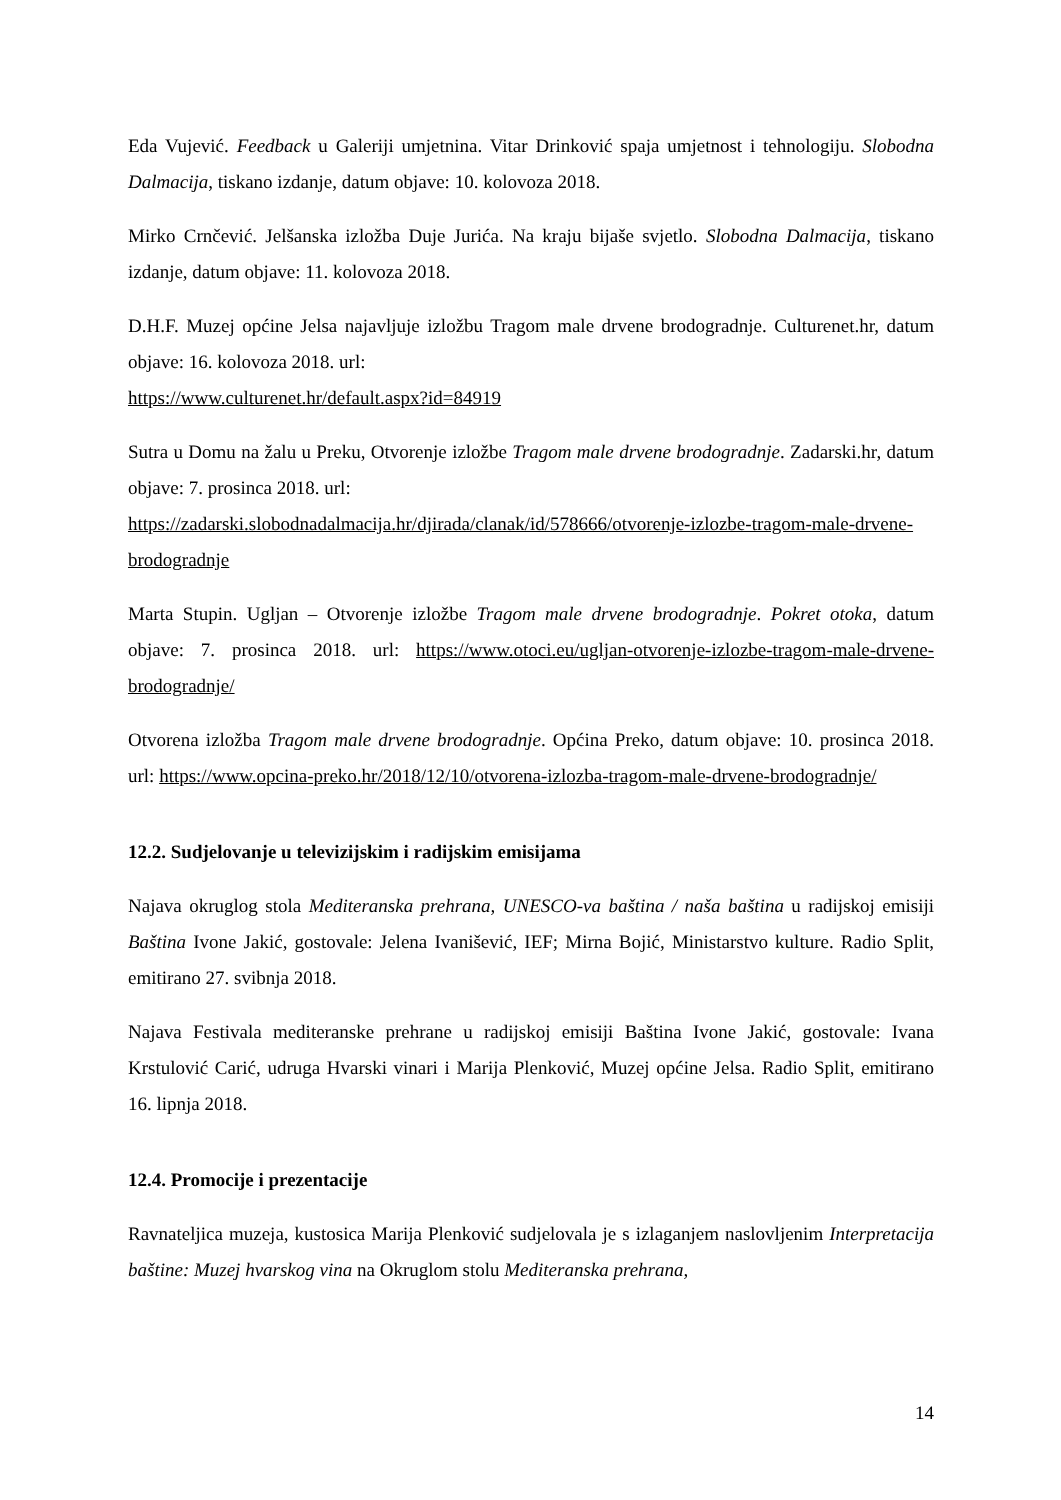Eda Vujević. Feedback u Galeriji umjetnina. Vitar Drinković spaja umjetnost i tehnologiju. Slobodna Dalmacija, tiskano izdanje, datum objave: 10. kolovoza 2018.
Mirko Crnčević. Jelšanska izložba Duje Jurića. Na kraju bijaše svjetlo. Slobodna Dalmacija, tiskano izdanje, datum objave: 11. kolovoza 2018.
D.H.F. Muzej općine Jelsa najavljuje izložbu Tragom male drvene brodogradnje. Culturenet.hr, datum objave: 16. kolovoza 2018. url:
https://www.culturenet.hr/default.aspx?id=84919
Sutra u Domu na žalu u Preku, Otvorenje izložbe Tragom male drvene brodogradnje. Zadarski.hr, datum objave: 7. prosinca 2018. url:
https://zadarski.slobodnadalmacija.hr/djirada/clanak/id/578666/otvorenje-izlozbe-tragom-male-drvene-brodogradnje
Marta Stupin. Ugljan – Otvorenje izložbe Tragom male drvene brodogradnje. Pokret otoka, datum objave: 7. prosinca 2018. url: https://www.otoci.eu/ugljan-otvorenje-izlozbe-tragom-male-drvene-brodogradnje/
Otvorena izložba Tragom male drvene brodogradnje. Općina Preko, datum objave: 10. prosinca 2018. url: https://www.opcina-preko.hr/2018/12/10/otvorena-izlozba-tragom-male-drvene-brodogradnje/
12.2. Sudjelovanje u televizijskim i radijskim emisijama
Najava okruglog stola Mediteranska prehrana, UNESCO-va baština / naša baština u radijskoj emisiji Baština Ivone Jakić, gostovale: Jelena Ivanišević, IEF; Mirna Bojić, Ministarstvo kulture. Radio Split, emitirano 27. svibnja 2018.
Najava Festivala mediteranske prehrane u radijskoj emisiji Baština Ivone Jakić, gostovale: Ivana Krstulović Carić, udruga Hvarski vinari i Marija Plenković, Muzej općine Jelsa. Radio Split, emitirano 16. lipnja 2018.
12.4. Promocije i prezentacije
Ravnateljica muzeja, kustosica Marija Plenković sudjelovala je s izlaganjem naslovljenim Interpretacija baštine: Muzej hvarskog vina na Okruglom stolu Mediteranska prehrana,
14